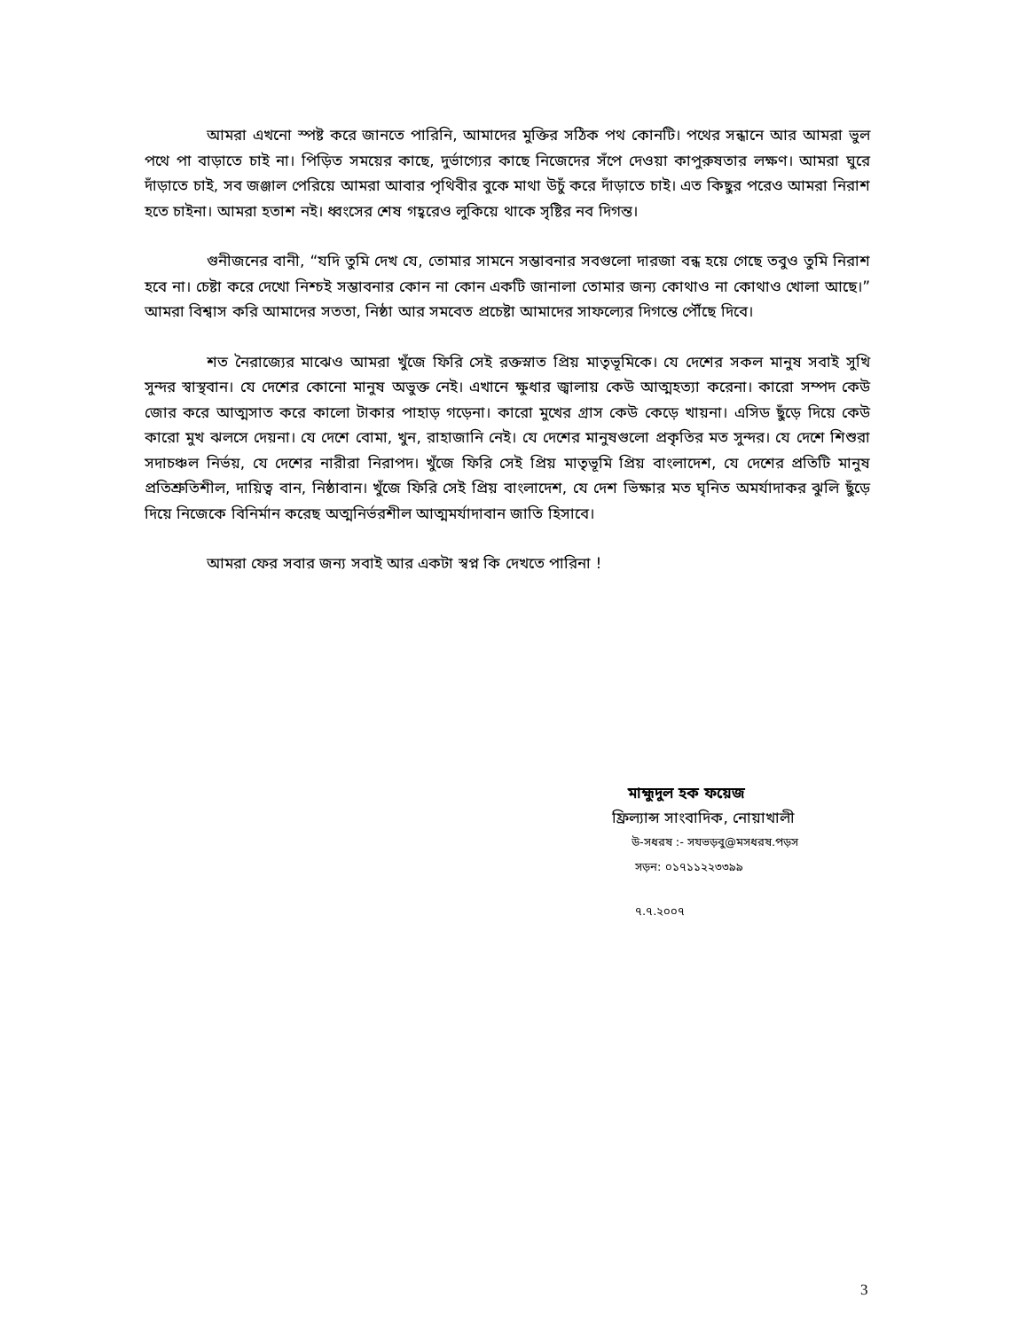আমরা এখনো স্পষ্ট করে জানতে পারিনি, আমাদের মুক্তির সঠিক পথ কোনটি। পথের সন্ধানে আর আমরা ভুল পথে পা বাড়াতে চাই না। পিড়িত সময়ের কাছে, দুর্ভাগ্যের কাছে নিজেদের সঁপে দেওয়া কাপুরুষতার লক্ষণ। আমরা ঘুরে দাঁড়াতে চাই, সব জঞ্জাল পেরিয়ে আমরা আবার পৃথিবীর বুকে মাথা উচুঁ করে দাঁড়াতে চাই। এত কিছুর পরেও আমরা নিরাশ হতে চাইনা। আমরা হতাশ নই। ধ্বংসের শেষ গহ্বরেও লুকিয়ে থাকে সৃষ্টির নব দিগন্ত।
গুনীজনের বানী, “যদি তুমি দেখ যে, তোমার সামনে সম্ভাবনার সবগুলো দারজা বন্ধ হয়ে গেছে তবুও তুমি নিরাশ হবে না। চেষ্টা করে দেখো নিশ্চই সম্ভাবনার কোন না কোন একটি জানালা তোমার জন্য কোথাও না কোথাও খোলা আছে।” আমরা বিশ্বাস করি আমাদের সততা, নিষ্ঠা আর সমবেত প্রচেষ্টা আমাদের সাফল্যের দিগন্তে পৌঁছে দিবে।
শত নৈরাজ্যের মাঝেও আমরা খুঁজে ফিরি সেই রক্তস্নাত প্রিয় মাতৃভূমিকে। যে দেশের সকল মানুষ সবাই সুখি সুন্দর স্বাস্থবান। যে দেশের কোনো মানুষ অভুক্ত নেই। এখানে ক্ষুধার জ্বালায় কেউ আত্মহত্যা করেনা। কারো সম্পদ কেউ জোর করে আত্মসাত করে কালো টাকার পাহাড় গড়েনা। কারো মুখের গ্রাস কেউ কেড়ে খায়না। এসিড ছুঁড়ে দিয়ে কেউ কারো মুখ ঝলসে দেয়না। যে দেশে বোমা, খুন, রাহাজানি নেই। যে দেশের মানুষগুলো প্রকৃতির মত সুন্দর। যে দেশে শিশুরা সদাচঞ্চল নির্ভয়, যে দেশের নারীরা নিরাপদ। খুঁজে ফিরি সেই প্রিয় মাতৃভূমি প্রিয় বাংলাদেশ, যে দেশের প্রতিটি মানুষ প্রতিশ্রুতিশীল, দায়িত্ব বান, নিষ্ঠাবান। খুঁজে ফিরি সেই প্রিয় বাংলাদেশ, যে দেশ ভিক্ষার মত ঘৃনিত অমর্যাদাকর ঝুলি ছুঁড়ে দিয়ে নিজেকে বিনির্মান করেছ অত্মনির্ভরশীল আত্মমর্যাদাবান জাতি হিসাবে।
আমরা ফের সবার জন্য সবাই আর একটা স্বপ্ন কি দেখতে পারিনা !
মাহ্মুদুল হক ফয়েজ
ফ্রিল্যান্স সাংবাদিক, নোয়াখালী
উ-সধরষ :- সযভড়বু@মসধরষ.পড়স
সড়ন: ০১৭১১২২৩৩৯৯
৭.৭.২০০৭
3